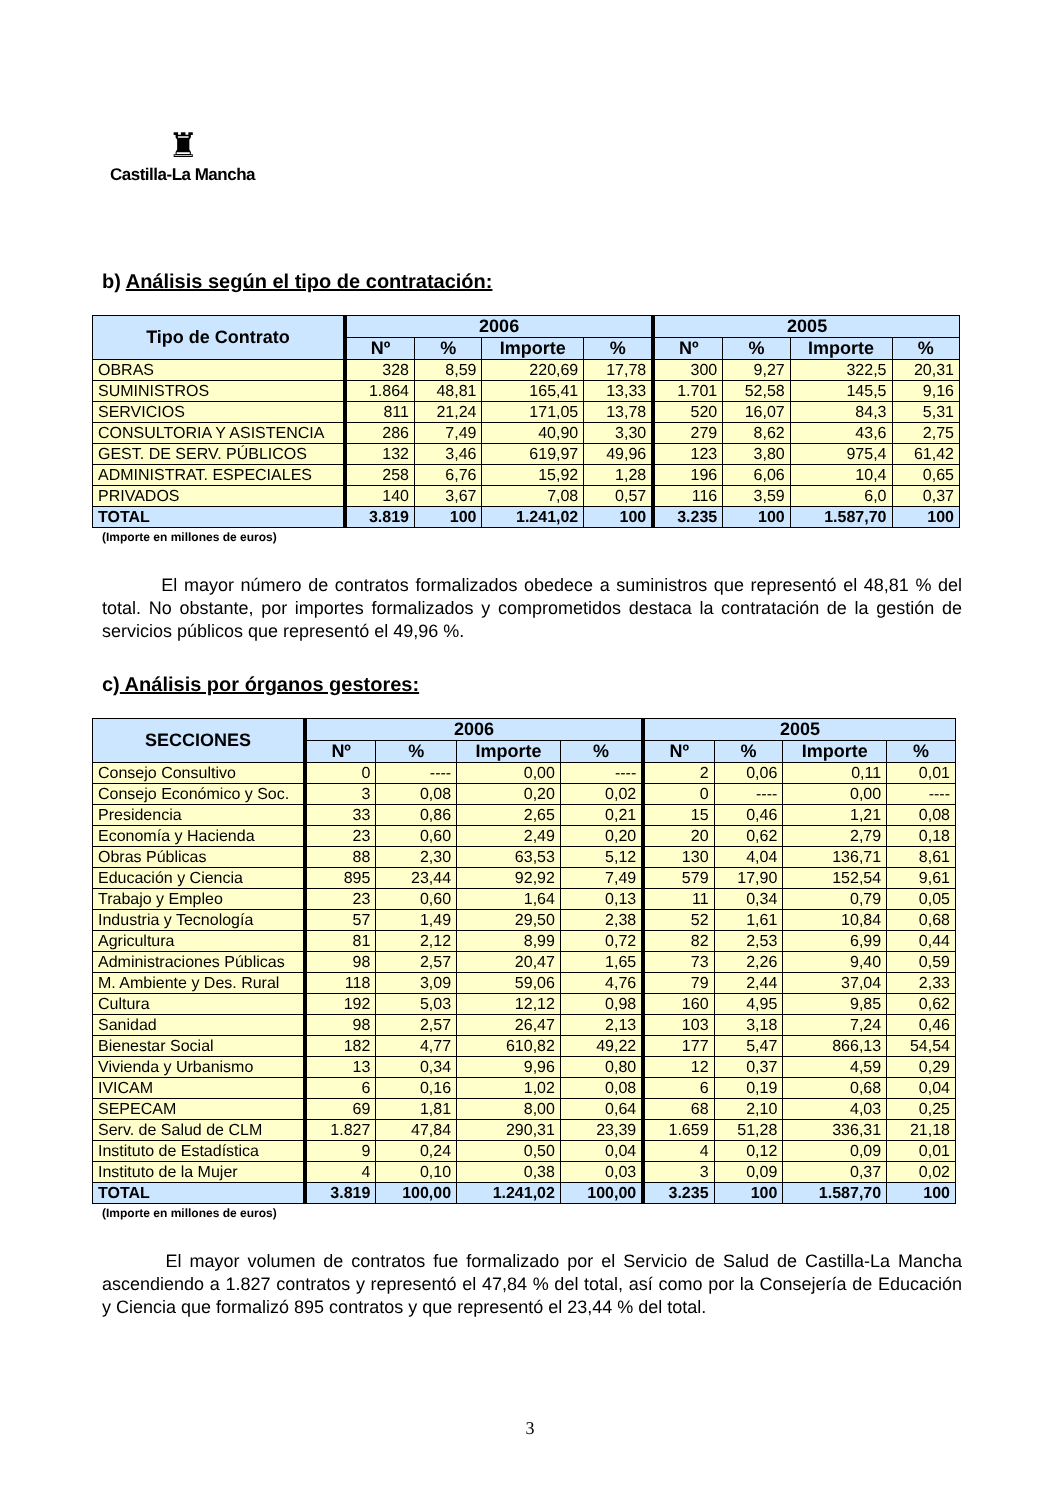♜
Castilla-La Mancha
b) Análisis según el tipo de contratación:
| Tipo de Contrato | 2006 | | | | 2005 | | | |
| --- | --- | --- | --- | --- | --- | --- | --- | --- |
| | Nº | % | Importe | % | Nº | % | Importe | % |
| OBRAS | 328 | 8,59 | 220,69 | 17,78 | 300 | 9,27 | 322,5 | 20,31 |
| SUMINISTROS | 1.864 | 48,81 | 165,41 | 13,33 | 1.701 | 52,58 | 145,5 | 9,16 |
| SERVICIOS | 811 | 21,24 | 171,05 | 13,78 | 520 | 16,07 | 84,3 | 5,31 |
| CONSULTORIA Y ASISTENCIA | 286 | 7,49 | 40,90 | 3,30 | 279 | 8,62 | 43,6 | 2,75 |
| GEST. DE SERV. PÚBLICOS | 132 | 3,46 | 619,97 | 49,96 | 123 | 3,80 | 975,4 | 61,42 |
| ADMINISTRAT. ESPECIALES | 258 | 6,76 | 15,92 | 1,28 | 196 | 6,06 | 10,4 | 0,65 |
| PRIVADOS | 140 | 3,67 | 7,08 | 0,57 | 116 | 3,59 | 6,0 | 0,37 |
| TOTAL | 3.819 | 100 | 1.241,02 | 100 | 3.235 | 100 | 1.587,70 | 100 |
(Importe en millones de euros)
El mayor número de contratos formalizados obedece a suministros que representó el 48,81 % del total. No obstante, por importes formalizados y comprometidos destaca la contratación de la gestión de servicios públicos que representó el 49,96 %.
c) Análisis por órganos gestores:
| SECCIONES | 2006 | | | | 2005 | | | |
| --- | --- | --- | --- | --- | --- | --- | --- | --- |
| | Nº | % | Importe | % | Nº | % | Importe | % |
| Consejo Consultivo | 0 | ---- | 0,00 | ---- | 2 | 0,06 | 0,11 | 0,01 |
| Consejo Económico y Soc. | 3 | 0,08 | 0,20 | 0,02 | 0 | ---- | 0,00 | ---- |
| Presidencia | 33 | 0,86 | 2,65 | 0,21 | 15 | 0,46 | 1,21 | 0,08 |
| Economía y Hacienda | 23 | 0,60 | 2,49 | 0,20 | 20 | 0,62 | 2,79 | 0,18 |
| Obras Públicas | 88 | 2,30 | 63,53 | 5,12 | 130 | 4,04 | 136,71 | 8,61 |
| Educación y Ciencia | 895 | 23,44 | 92,92 | 7,49 | 579 | 17,90 | 152,54 | 9,61 |
| Trabajo y Empleo | 23 | 0,60 | 1,64 | 0,13 | 11 | 0,34 | 0,79 | 0,05 |
| Industria y Tecnología | 57 | 1,49 | 29,50 | 2,38 | 52 | 1,61 | 10,84 | 0,68 |
| Agricultura | 81 | 2,12 | 8,99 | 0,72 | 82 | 2,53 | 6,99 | 0,44 |
| Administraciones Públicas | 98 | 2,57 | 20,47 | 1,65 | 73 | 2,26 | 9,40 | 0,59 |
| M. Ambiente y Des. Rural | 118 | 3,09 | 59,06 | 4,76 | 79 | 2,44 | 37,04 | 2,33 |
| Cultura | 192 | 5,03 | 12,12 | 0,98 | 160 | 4,95 | 9,85 | 0,62 |
| Sanidad | 98 | 2,57 | 26,47 | 2,13 | 103 | 3,18 | 7,24 | 0,46 |
| Bienestar Social | 182 | 4,77 | 610,82 | 49,22 | 177 | 5,47 | 866,13 | 54,54 |
| Vivienda y Urbanismo | 13 | 0,34 | 9,96 | 0,80 | 12 | 0,37 | 4,59 | 0,29 |
| IVICAM | 6 | 0,16 | 1,02 | 0,08 | 6 | 0,19 | 0,68 | 0,04 |
| SEPECAM | 69 | 1,81 | 8,00 | 0,64 | 68 | 2,10 | 4,03 | 0,25 |
| Serv. de Salud de CLM | 1.827 | 47,84 | 290,31 | 23,39 | 1.659 | 51,28 | 336,31 | 21,18 |
| Instituto de Estadística | 9 | 0,24 | 0,50 | 0,04 | 4 | 0,12 | 0,09 | 0,01 |
| Instituto de la Mujer | 4 | 0,10 | 0,38 | 0,03 | 3 | 0,09 | 0,37 | 0,02 |
| TOTAL | 3.819 | 100,00 | 1.241,02 | 100,00 | 3.235 | 100 | 1.587,70 | 100 |
(Importe en millones de euros)
El mayor volumen de contratos fue formalizado por el Servicio de Salud de Castilla-La Mancha ascendiendo a 1.827 contratos y representó el 47,84 % del total, así como por la Consejería de Educación y Ciencia que formalizó 895 contratos y que representó el 23,44 % del total.
3